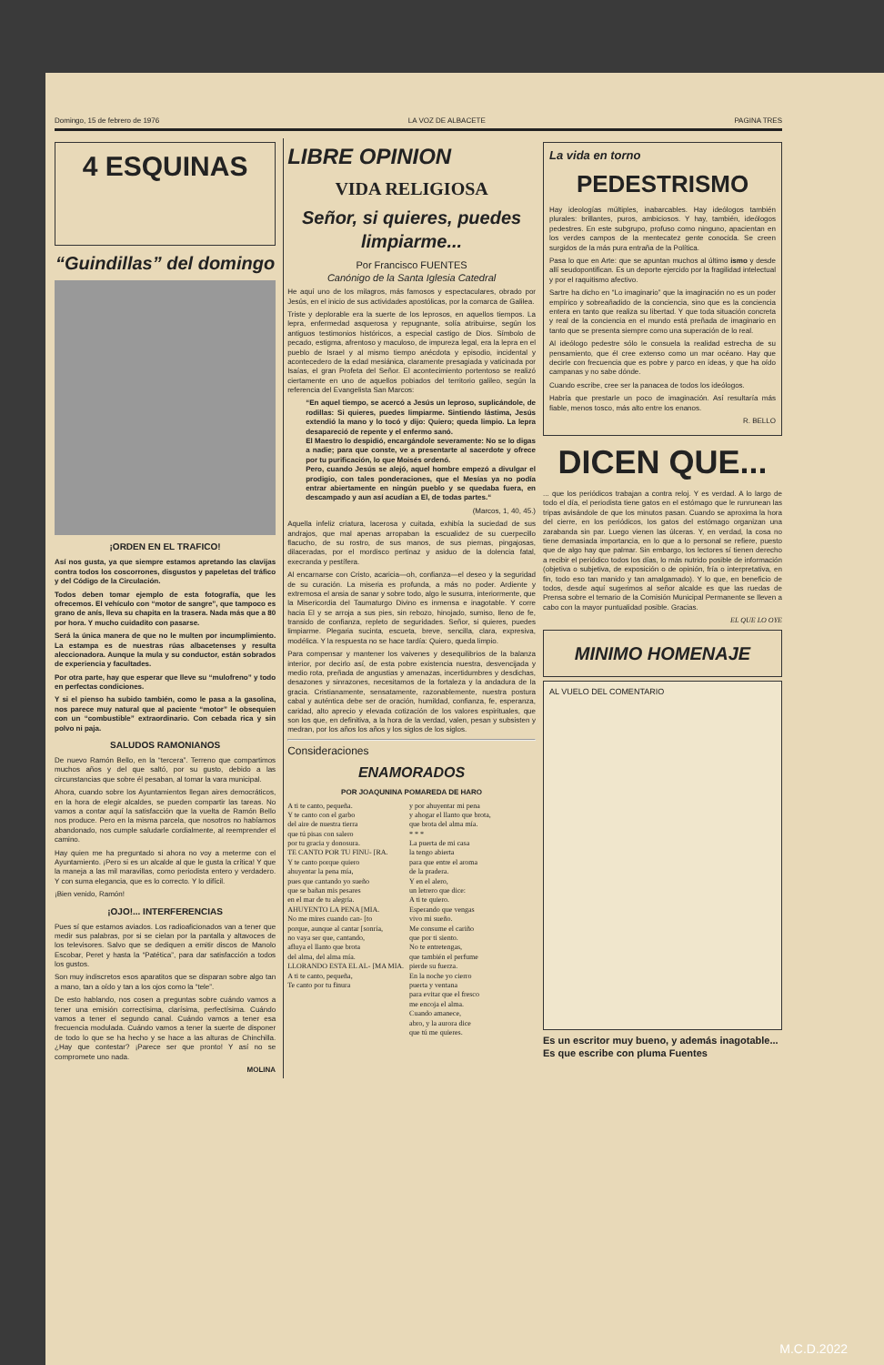Domingo, 15 de febrero de 1976 LA VOZ DE ALBACETE PAGINA TRES
4 ESQUINAS
“Guindillas” del domingo
¡ORDEN EN EL TRAFICO!
Así nos gusta, ya que siempre estamos apretando las clavijas contra todos los coscorrones, disgustos y papeletas del tráfico y del Código de la Circulación.
Todos deben tomar ejemplo de esta fotografía, que les ofrecemos. El vehículo con “motor de sangre”, que tampoco es grano de anís, lleva su chapita en la trasera. Nada más que a 80 por hora. Y mucho cuidadito con pasarse.
Será la única manera de que no le multen por incumplimiento. La estampa es de nuestras rúas albacetenses y resulta aleccionadora. Aunque la mula y su conductor, están sobrados de experiencia y facultades.
Por otra parte, hay que esperar que lleve su “mulofreno” y todo en perfectas condiciones.
Y si el pienso ha subido también, como le pasa a la gasolina, nos parece muy natural que al paciente “motor” le obsequien con un “combustible” extraordinario. Con cebada rica y sin polvo ni paja.
SALUDOS RAMONIANOS
De nuevo Ramón Bello, en la “tercera”. Terreno que compartimos muchos años y del que saltó, por su gusto, debido a las circunstancias que sobre él pesaban, al tomar la vara municipal.
Ahora, cuando sobre los Ayuntamientos llegan aires democráticos, en la hora de elegir alcaldes, se pueden compartir las tareas. No vamos a contar aquí la satisfacción que la vuelta de Ramón Bello nos produce. Pero en la misma parcela, que nosotros no habíamos abandonado, nos cumple saludarle cordialmente, al reemprender el camino.
Hay quien me ha preguntado si ahora no voy a meterme con el Ayuntamiento. ¡Pero si es un alcalde al que le gusta la crítica! Y que la maneja a las mil maravillas, como periodista entero y verdadero. Y con suma elegancia, que es lo correcto. Y lo difícil.
¡Bien venido, Ramón!
¡OJO!... INTERFERENCIAS
Pues sí que estamos aviados. Los radioaficionados van a tener que medir sus palabras, por si se cielan por la pantalla y altavoces de los televisores. Salvo que se dediquen a emitir discos de Manolo Escobar, Peret y hasta la “Patética”, para dar satisfacción a todos los gustos.
Son muy indiscretos esos aparatitos que se disparan sobre algo tan a mano, tan a oído y tan a los ojos como la “tele”.
De esto hablando, nos cosen a preguntas sobre cuándo vamos a tener una emisión correctísima, clarísima, perfectísima. Cuándo vamos a tener el segundo canal. Cuándo vamos a tener esa frecuencia modulada. Cuándo vamos a tener la suerte de disponer de todo lo que se ha hecho y se hace a las alturas de Chinchilla. ¿Hay que contestar? ¡Parece ser que pronto! Y así no se compromete uno nada.
MOLINA
LIBRE OPINION
VIDA RELIGIOSA
Señor, si quieres, puedes limpiarme...
Por Francisco FUENTES
Canónigo de la Santa Iglesia Catedral
He aquí uno de los milagros, más famosos y espectaculares, obrado por Jesús, en el inicio de sus actividades apostólicas, por la comarca de Galilea.
Triste y deplorable era la suerte de los leprosos, en aquellos tiempos. La lepra, enfermedad asquerosa y repugnante, solía atribuirse, según los antiguos testimonios históricos, a especial castigo de Dios. Símbolo de pecado, estigma, afrentoso y maculoso, de impureza legal, era la lepra en el pueblo de Israel y al mismo tiempo anécdota y episodio, incidental y acontecedero de la edad mesiánica, claramente presagiada y vaticinada por Isaías, el gran Profeta del Señor. El acontecimiento portentoso se realizó ciertamente en uno de aquellos pobiados del territorio galileo, según la referencia del Evangelista San Marcos:
“En aquel tiempo, se acercó a Jesús un leproso, suplicándole, de rodillas: Si quieres, puedes limpiarme. Sintiendo lástima, Jesús extendió la mano y lo tocó y dijo: Quiero; queda limpio. La lepra desapareció de repente y el enfermo sanó.
El Maestro lo despidió, encargándole severamente: No se lo digas a nadie; para que conste, ve a presentarte al sacerdote y ofrece por tu purificación, lo que Moisés ordenó.
Pero, cuando Jesús se alejó, aquel hombre empezó a divulgar el prodigio, con tales ponderaciones, que el Mesías ya no podía entrar abiertamente en ningún pueblo y se quedaba fuera, en descampado y aun así acudían a El, de todas partes.“
(Marcos, 1, 40, 45.)
Aquella infeliz criatura, lacerosa y cuitada, exhibía la suciedad de sus andrajos, que mal apenas arropaban la escualidez de su cuerpecillo flacucho, de su rostro, de sus manos, de sus piernas, pingajosas, dilaceradas, por el mordisco pertinaz y asiduo de la dolencia fatal, execranda y pestífera.
Al encarnarse con Cristo, acaricia—oh, confianza—el deseo y la seguridad de su curación. La miseria es profunda, a más no poder. Ardiente y extremosa el ansia de sanar y sobre todo, algo le susurra, interiormente, que la Misericordia del Taumaturgo Divino es inmensa e inagotable. Y corre hacia El y se arroja a sus pies, sin rebozo, hinojado, sumiso, lleno de fe, transido de confianza, repleto de seguridades. Señor, si quieres, puedes limpiarme. Plegaria sucinta, escueta, breve, sencilla, clara, expresiva, modélica. Y la respuesta no se hace tardía: Quiero, queda limpio.
Para compensar y mantener los vaivenes y desequilibrios de la balanza interior, por decirlo así, de esta pobre existencia nuestra, desvencijada y medio rota, preñada de angustias y amenazas, incertidumbres y desdichas, desazones y sinrazones, necesitamos de la fortaleza y la andadura de la gracia. Cristianamente, sensatamente, razonablemente, nuestra postura cabal y auténtica debe ser de oración, humildad, confianza, fe, esperanza, caridad, alto aprecio y elevada cotización de los valores espirituales, que son los que, en definitiva, a la hora de la verdad, valen, pesan y subsisten y medran, por los años los años y los siglos de los siglos.
Consideraciones
ENAMORADOS
POR JOAQUNINA POMAREDA DE HARO
A ti te canto, pequeña.
Y te canto con el garbo
del aire de nuestra tierra
que tú pisas con salero
por tu gracia y donosura.
TE CANTO POR TU FINU- [RA.
Y te canto porque quiero
ahuyentar la pena mía,
pues que cantando yo sueño
que se bañan mis pesares
en el mar de tu alegría.
AHUYENTO LA PENA [MIA.
No me mires cuando can- [to
porque, aunque al cantar [sonría,
no vaya ser que, cantando,
afluya el llanto que brota
del alma, del alma mía.
LLORANDO ESTA EL AL- [MA MIA.
A ti te canto, pequeña,
Te canto por tu finura
y por ahuyentar mi pena
y ahogar el llanto que brota,
que brota del alma mía.
* * *
La puerta de mi casa
la tengo abierta
para que entre el aroma
de la pradera.
Y en el alero,
un letrero que dice:
A ti te quiero.
Esperando que vengas
vivo mi sueño.
Me consume el cariño
que por ti siento.
No te entretengas,
que también el perfume
pierde su fuerza.
En la noche yo cierro
puerta y ventana
para evitar que el fresco
me encoja el alma.
Cuando amanece,
abro, y la aurora dice
que tú me quieres.
La vida en torno
PEDESTRISMO
Hay ideologías múltiples, inabarcables. Hay ideólogos también plurales: brillantes, puros, ambiciosos. Y hay, también, ideólogos pedestres. En este subgrupo, profuso como ninguno, apacientan en los verdes campos de la mentecatez gente conocida. Se creen surgidos de la más pura entraña de la Política.
Pasa lo que en Arte: que se apuntan muchos al último ismo y desde allí seudopontifican. Es un deporte ejercido por la fragilidad intelectual y por el raquitismo afectivo.
Sartre ha dicho en “Lo imaginario” que la imaginación no es un poder empírico y sobreañadido de la conciencia, sino que es la conciencia entera en tanto que realiza su libertad. Y que toda situación concreta y real de la conciencia en el mundo está preñada de imaginario en tanto que se presenta siempre como una superación de lo real.
Al ideólogo pedestre sólo le consuela la realidad estrecha de su pensamiento, que él cree extenso como un mar océano. Hay que decirle con frecuencia que es pobre y parco en ideas, y que ha oído campanas y no sabe dónde.
Cuando escribe, cree ser la panacea de todos los ideólogos.
Habría que prestarle un poco de imaginación. Así resultaría más fiable, menos tosco, más alto entre los enanos.
R. BELLO
DICEN QUE...
... que los periódicos trabajan a contra reloj. Y es verdad. A lo largo de todo el día, el periodista tiene gatos en el estómago que le runrunean las tripas avisándole de que los minutos pasan. Cuando se aproxima la hora del cierre, en los periódicos, los gatos del estómago organizan una zarabanda sin par. Luego vienen las úlceras. Y, en verdad, la cosa no tiene demasiada importancia, en lo que a lo personal se refiere, puesto que de algo hay que palmar. Sin embargo, los lectores sí tienen derecho a recibir el periódico todos los días, lo más nutrido posible de información (objetiva o subjetiva, de exposición o de opinión, fría o interpretativa, en fin, todo eso tan manido y tan amalgamado). Y lo que, en beneficio de todos, desde aquí sugerimos al señor alcalde es que las ruedas de Prensa sobre el temario de la Comisión Municipal Permanente se lleven a cabo con la mayor puntualidad posible. Gracias.
EL QUE LO OYE
MINIMO HOMENAJE
AL VUELO DEL COMENTARIO
Es un escritor muy bueno, y además inagotable...
Es que escribe con pluma Fuentes
M.C.D.2022